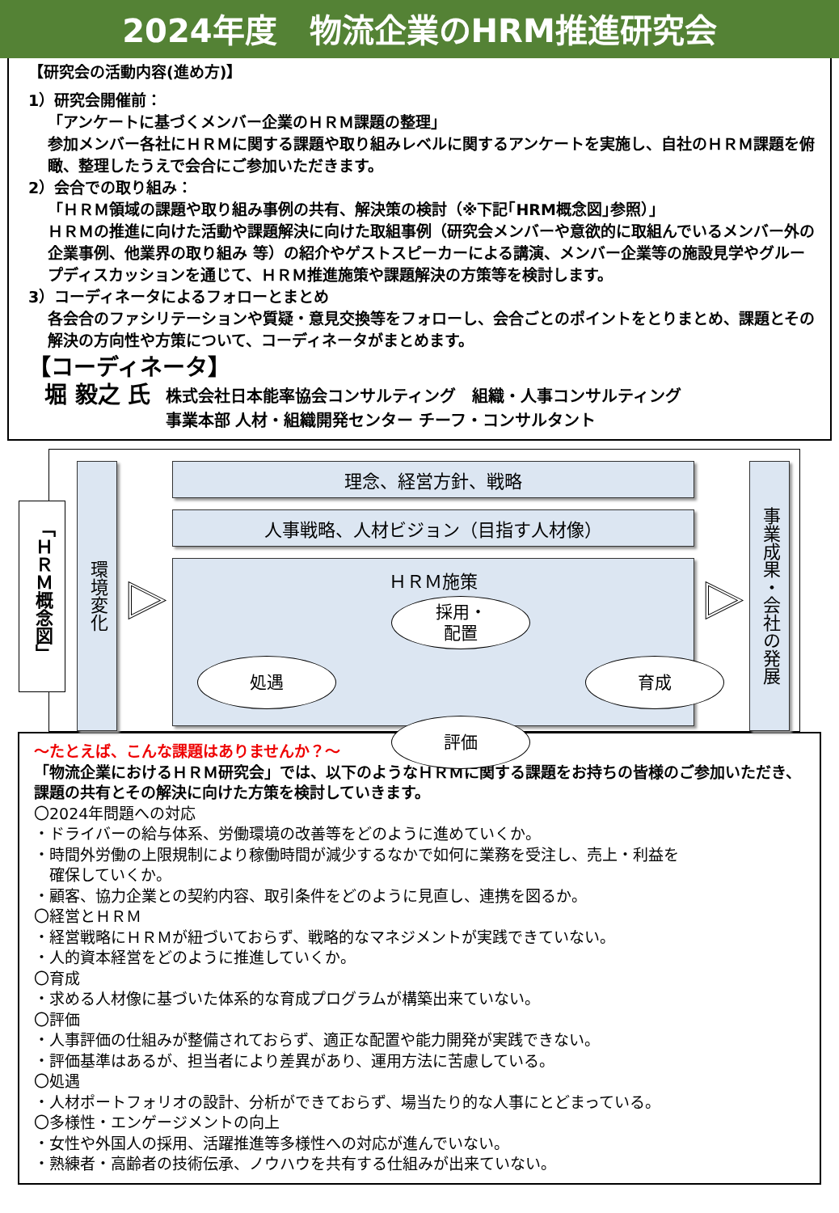2024年度　物流企業のHRM推進研究会
【研究会の活動内容(進め方)】
1）研究会開催前：
「アンケートに基づくメンバー企業のＨＲＭ課題の整理」
参加メンバー各社にＨＲＭに関する課題や取り組みレベルに関するアンケートを実施し、自社のＨＲＭ課題を俯瞰、整理したうえで会合にご参加いただきます。
2）会合での取り組み：
「ＨＲＭ領域の課題や取り組み事例の共有、解決策の検討（※下記｢HRM概念図｣参照）」
ＨＲＭの推進に向けた活動や課題解決に向けた取組事例（研究会メンバーや意欲的に取組んでいるメンバー外の企業事例、他業界の取り組み 等）の紹介やゲストスピーカーによる講演、メンバー企業等の施設見学やグループディスカッションを通じて、ＨＲＭ推進施策や課題解決の方策等を検討します。
3）コーディネータによるフォローとまとめ
各会合のファシリテーションや質疑・意見交換等をフォローし、会合ごとのポイントをとりまとめ、課題とその解決の方向性や方策について、コーディネータがまとめます。
【コーディネータ】
堀 毅之 氏 株式会社日本能率協会コンサルティング　組織・人事コンサルティング
事業本部 人材・組織開発センター チーフ・コンサルタント
「ＨＲＭ概念図」
環境変化
▷
理念、経営方針、戦略
人事戦略、人材ビジョン（目指す人材像）
ＨＲＭ施策
採用・
配置
処遇 育成
評価
▷
事業成果・会社の発展
～たとえば、こんな課題はありませんか？～
「物流企業におけるＨＲＭ研究会」では、以下のようなＨＲＭに関する課題をお持ちの皆様のご参加いただき、課題の共有とその解決に向けた方策を検討していきます。
〇2024年問題への対応
・ドライバーの給与体系、労働環境の改善等をどのように進めていくか。
・時間外労働の上限規制により稼働時間が減少するなかで如何に業務を受注し、売上・利益を
　確保していくか。
・顧客、協力企業との契約内容、取引条件をどのように見直し、連携を図るか。
〇経営とＨＲＭ
・経営戦略にＨＲＭが紐づいておらず、戦略的なマネジメントが実践できていない。
・人的資本経営をどのように推進していくか。
〇育成
・求める人材像に基づいた体系的な育成プログラムが構築出来ていない。
〇評価
・人事評価の仕組みが整備されておらず、適正な配置や能力開発が実践できない。
・評価基準はあるが、担当者により差異があり、運用方法に苦慮している。
〇処遇
・人材ポートフォリオの設計、分析ができておらず、場当たり的な人事にとどまっている。
〇多様性・エンゲージメントの向上
・女性や外国人の採用、活躍推進等多様性への対応が進んでいない。
・熟練者・高齢者の技術伝承、ノウハウを共有する仕組みが出来ていない。